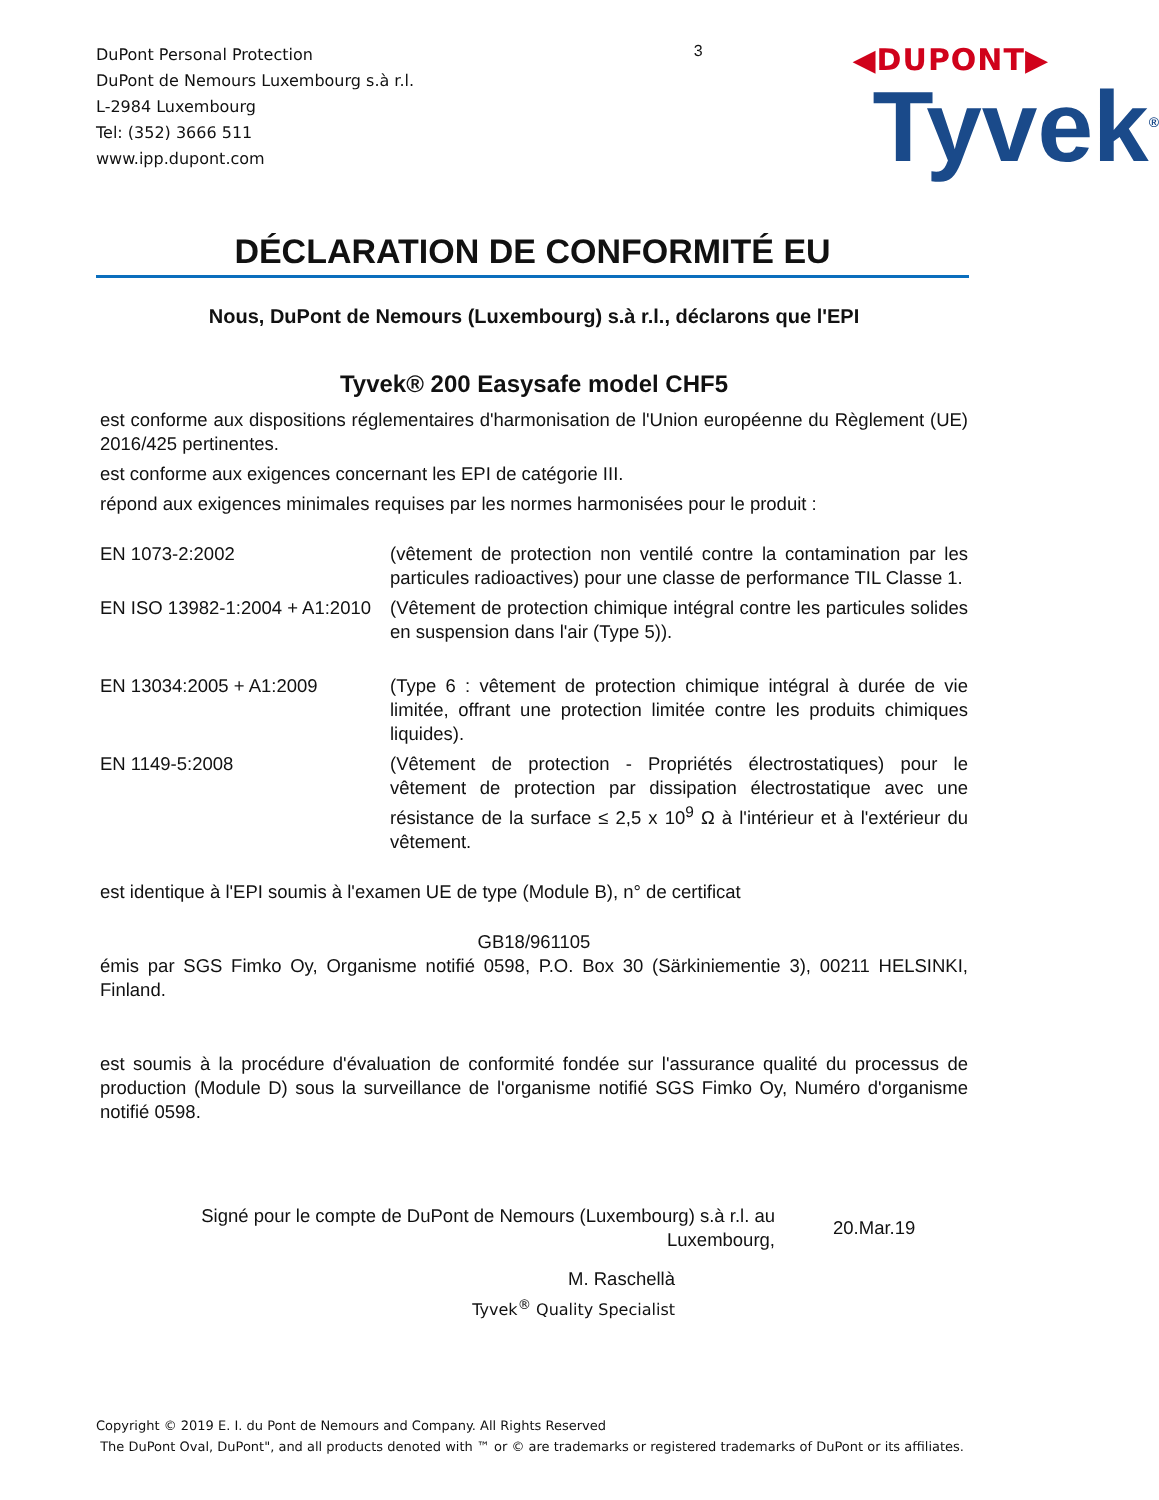DuPont Personal Protection
DuPont de Nemours Luxembourg s.à r.l.
L-2984 Luxembourg
Tel: (352) 3666 511
www.ipp.dupont.com
3
◀DUPONT▶
Tyvek<sup>®</sup>
DÉCLARATION DE CONFORMITÉ EU
Nous, DuPont de Nemours (Luxembourg) s.à r.l., déclarons que l'EPI
Tyvek® 200 Easysafe model CHF5
est conforme aux dispositions réglementaires d'harmonisation de l'Union européenne du Règlement (UE) 2016/425 pertinentes.
est conforme aux exigences concernant les EPI de catégorie III.
répond aux exigences minimales requises par les normes harmonisées pour le produit :
| EN 1073-2:2002 | (vêtement de protection non ventilé contre la contamination par les particules radioactives) pour une classe de performance TIL Classe 1. |
| EN ISO 13982-1:2004 + A1:2010 | (Vêtement de protection chimique intégral contre les particules solides en suspension dans l'air (Type 5)). |
| EN 13034:2005 + A1:2009 | (Type 6 : vêtement de protection chimique intégral à durée de vie limitée, offrant une protection limitée contre les produits chimiques liquides). |
| EN 1149-5:2008 | (Vêtement de protection - Propriétés électrostatiques) pour le vêtement de protection par dissipation électrostatique avec une résistance de la surface ≤ 2,5 x 10<sup>9</sup> Ω à l'intérieur et à l'extérieur du vêtement. |
est identique à l'EPI soumis à l'examen UE de type (Module B), n° de certificat
GB18/961105
émis par SGS Fimko Oy, Organisme notifié 0598, P.O. Box 30 (Särkiniementie 3), 00211 HELSINKI, Finland.
est soumis à la procédure d'évaluation de conformité fondée sur l'assurance qualité du processus de production (Module D) sous la surveillance de l'organisme notifié SGS Fimko Oy, Numéro d'organisme notifié 0598.
Signé pour le compte de DuPont de Nemours (Luxembourg) s.à r.l. au Luxembourg,
20.Mar.19
M. Raschellà
Tyvek<sup>®</sup> Quality Specialist
Copyright © 2019 E. I. du Pont de Nemours and Company. All Rights Reserved
The DuPont Oval, DuPont", and all products denoted with ™ or © are trademarks or registered trademarks of DuPont or its affiliates.